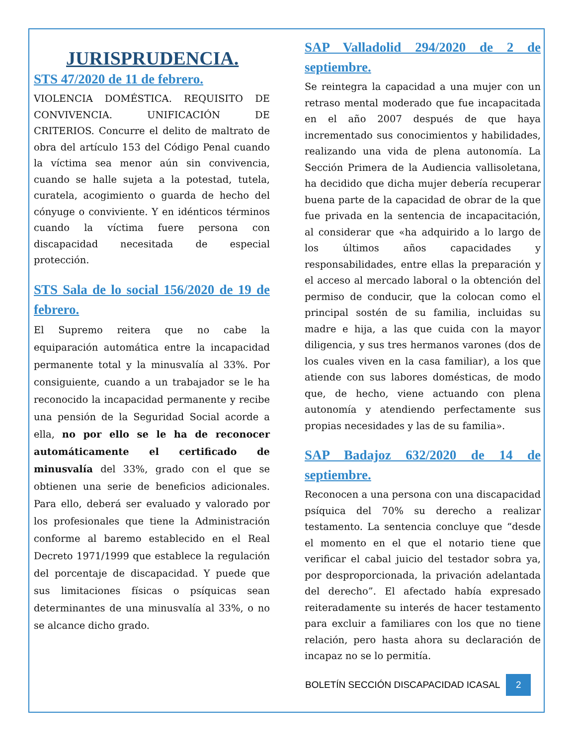JURISPRUDENCIA.
STS 47/2020 de 11 de febrero.
VIOLENCIA DOMÉSTICA. REQUISITO DE CONVIVENCIA. UNIFICACIÓN DE CRITERIOS. Concurre el delito de maltrato de obra del artículo 153 del Código Penal cuando la víctima sea menor aún sin convivencia, cuando se halle sujeta a la potestad, tutela, curatela, acogimiento o guarda de hecho del cónyuge o conviviente. Y en idénticos términos cuando la víctima fuere persona con discapacidad necesitada de especial protección.
STS Sala de lo social 156/2020 de 19 de febrero.
El Supremo reitera que no cabe la equiparación automática entre la incapacidad permanente total y la minusvalía al 33%. Por consiguiente, cuando a un trabajador se le ha reconocido la incapacidad permanente y recibe una pensión de la Seguridad Social acorde a ella, no por ello se le ha de reconocer automáticamente el certificado de minusvalía del 33%, grado con el que se obtienen una serie de beneficios adicionales. Para ello, deberá ser evaluado y valorado por los profesionales que tiene la Administración conforme al baremo establecido en el Real Decreto 1971/1999 que establece la regulación del porcentaje de discapacidad. Y puede que sus limitaciones físicas o psíquicas sean determinantes de una minusvalía al 33%, o no se alcance dicho grado.
SAP Valladolid 294/2020 de 2 de septiembre.
Se reintegra la capacidad a una mujer con un retraso mental moderado que fue incapacitada en el año 2007 después de que haya incrementado sus conocimientos y habilidades, realizando una vida de plena autonomía. La Sección Primera de la Audiencia vallisoletana, ha decidido que dicha mujer debería recuperar buena parte de la capacidad de obrar de la que fue privada en la sentencia de incapacitación, al considerar que «ha adquirido a lo largo de los últimos años capacidades y responsabilidades, entre ellas la preparación y el acceso al mercado laboral o la obtención del permiso de conducir, que la colocan como el principal sostén de su familia, incluidas su madre e hija, a las que cuida con la mayor diligencia, y sus tres hermanos varones (dos de los cuales viven en la casa familiar), a los que atiende con sus labores domésticas, de modo que, de hecho, viene actuando con plena autonomía y atendiendo perfectamente sus propias necesidades y las de su familia».
SAP Badajoz 632/2020 de 14 de septiembre.
Reconocen a una persona con una discapacidad psíquica del 70% su derecho a realizar testamento. La sentencia concluye que “desde el momento en el que el notario tiene que verificar el cabal juicio del testador sobra ya, por desproporcionada, la privación adelantada del derecho”. El afectado había expresado reiteradamente su interés de hacer testamento para excluir a familiares con los que no tiene relación, pero hasta ahora su declaración de incapaz no se lo permitía.
BOLETÍN SECCIÓN DISCAPACIDAD ICASAL 2